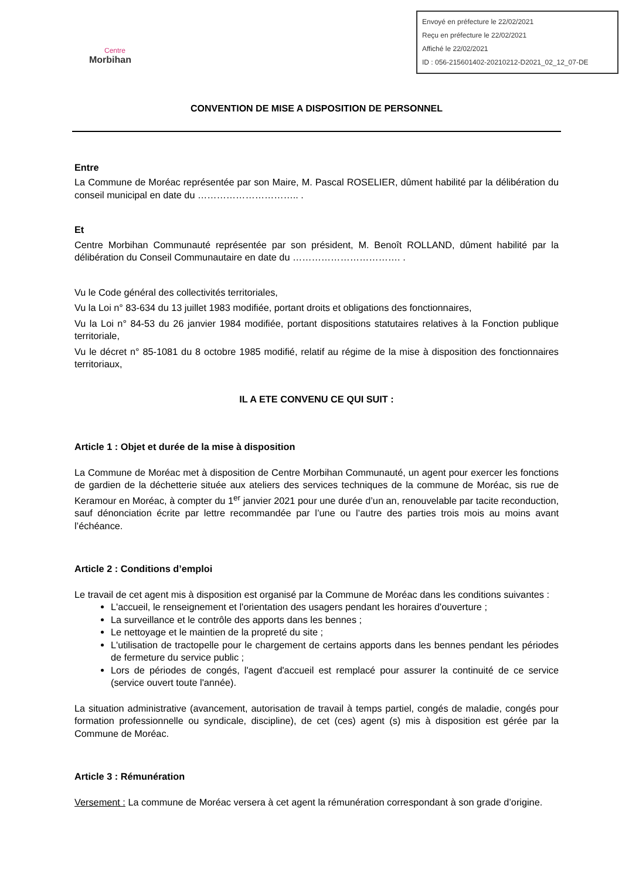Centre
Morbihan
Envoyé en préfecture le 22/02/2021
Reçu en préfecture le 22/02/2021
Affiché le 22/02/2021
ID : 056-215601402-20210212-D2021_02_12_07-DE
CONVENTION DE MISE A DISPOSITION DE PERSONNEL
Entre
La Commune de Moréac représentée par son Maire, M. Pascal ROSELIER, dûment habilité par la délibération du conseil municipal en date du ………………………….. .
Et
Centre Morbihan Communauté représentée par son président, M. Benoît ROLLAND, dûment habilité par la délibération du Conseil Communautaire en date du ……………………………. .
Vu le Code général des collectivités territoriales,
Vu la Loi n° 83-634 du 13 juillet 1983 modifiée, portant droits et obligations des fonctionnaires,
Vu la Loi n° 84-53 du 26 janvier 1984 modifiée, portant dispositions statutaires relatives à la Fonction publique territoriale,
Vu le décret n° 85-1081 du 8 octobre 1985 modifié, relatif au régime de la mise à disposition des fonctionnaires territoriaux,
IL A ETE CONVENU CE QUI SUIT :
Article 1 : Objet et durée de la mise à disposition
La Commune de Moréac met à disposition de Centre Morbihan Communauté, un agent pour exercer les fonctions de gardien de la déchetterie située aux ateliers des services techniques de la commune de Moréac, sis rue de Keramour en Moréac, à compter du 1<sup>er</sup> janvier 2021 pour une durée d’un an, renouvelable par tacite reconduction, sauf dénonciation écrite par lettre recommandée par l’une ou l’autre des parties trois mois au moins avant l’échéance.
Article 2 : Conditions d’emploi
Le travail de cet agent mis à disposition est organisé par la Commune de Moréac dans les conditions suivantes :
L'accueil, le renseignement et l'orientation des usagers pendant les horaires d'ouverture ;
La surveillance et le contrôle des apports dans les bennes ;
Le nettoyage et le maintien de la propreté du site ;
L'utilisation de tractopelle pour le chargement de certains apports dans les bennes pendant les périodes de fermeture du service public ;
Lors de périodes de congés, l'agent d'accueil est remplacé pour assurer la continuité de ce service (service ouvert toute l'année).
La situation administrative (avancement, autorisation de travail à temps partiel, congés de maladie, congés pour formation professionnelle ou syndicale, discipline), de cet (ces) agent (s) mis à disposition est gérée par la Commune de Moréac.
Article 3 : Rémunération
Versement : La commune de Moréac versera à cet agent la rémunération correspondant à son grade d’origine.